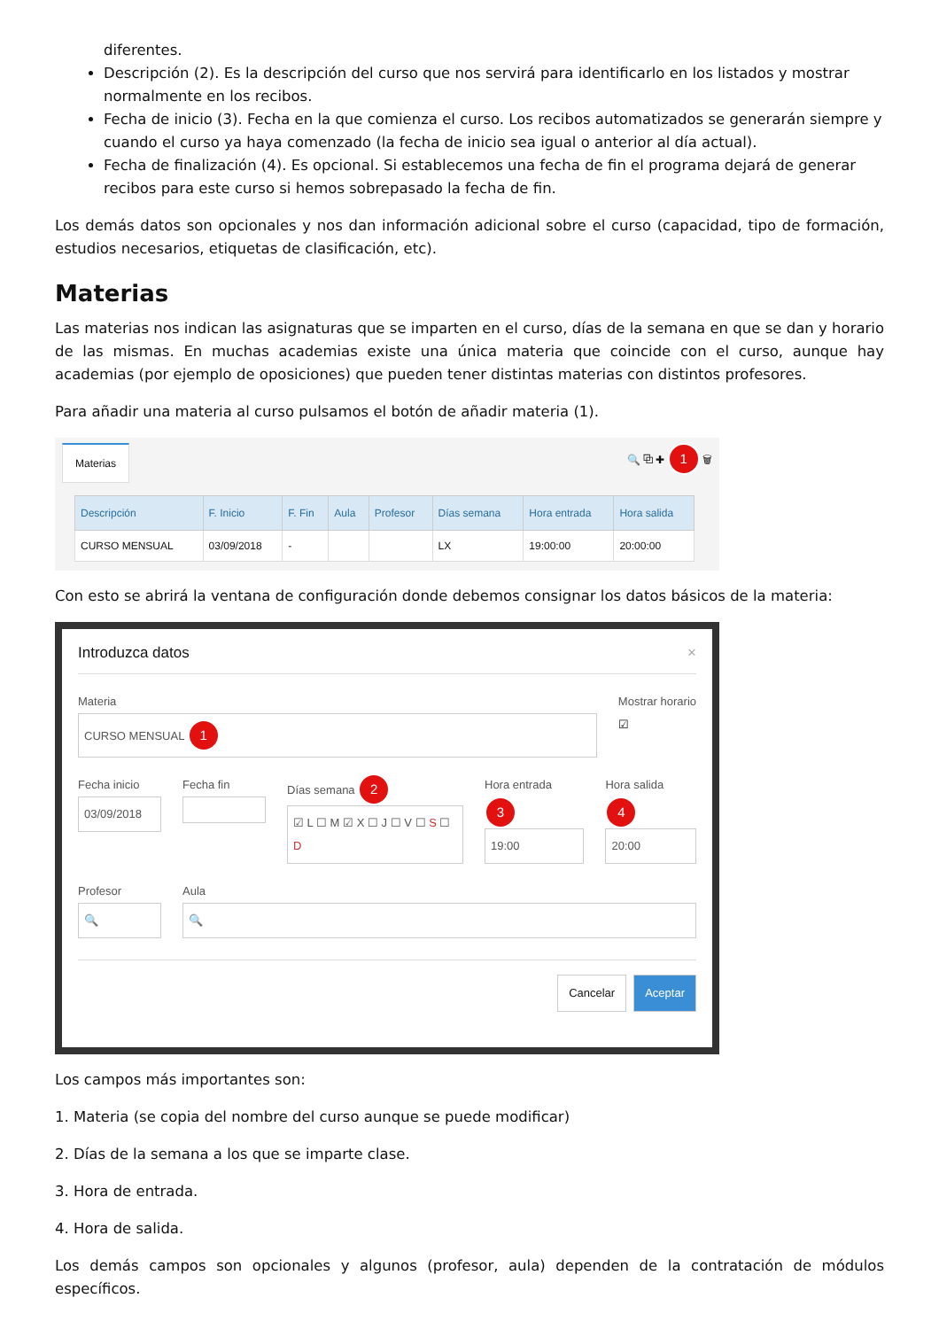diferentes.
Descripción (2). Es la descripción del curso que nos servirá para identificarlo en los listados y mostrar normalmente en los recibos.
Fecha de inicio (3). Fecha en la que comienza el curso. Los recibos automatizados se generarán siempre y cuando el curso ya haya comenzado (la fecha de inicio sea igual o anterior al día actual).
Fecha de finalización (4). Es opcional. Si establecemos una fecha de fin el programa dejará de generar recibos para este curso si hemos sobrepasado la fecha de fin.
Los demás datos son opcionales y nos dan información adicional sobre el curso (capacidad, tipo de formación, estudios necesarios, etiquetas de clasificación, etc).
Materias
Las materias nos indican las asignaturas que se imparten en el curso, días de la semana en que se dan y horario de las mismas. En muchas academias existe una única materia que coincide con el curso, aunque hay academias (por ejemplo de oposiciones) que pueden tener distintas materias con distintos profesores.
Para añadir una materia al curso pulsamos el botón de añadir materia (1).
Materias 🔍 ⧉ ✚ 1 🗑
| Descripción | F. Inicio | F. Fin | Aula | Profesor | Días semana | Hora entrada | Hora salida |
| --- | --- | --- | --- | --- | --- | --- | --- |
| CURSO MENSUAL | 03/09/2018 | - | | | LX | 19:00:00 | 20:00:00 |
Con esto se abrirá la ventana de configuración donde debemos consignar los datos básicos de la materia:
Introduzca datos ×
Materia
CURSO MENSUAL 1
Mostrar horario
☑
Fecha inicio
03/09/2018
Fecha fin Días semana 2
☑ L ☐ M ☑ X ☐ J ☐ V ☐ S ☐ D
Hora entrada 3
19:00
Hora salida 4
20:00
Profesor
🔍
Aula
🔍
Cancelar Aceptar
Los campos más importantes son:
1. Materia (se copia del nombre del curso aunque se puede modificar)
2. Días de la semana a los que se imparte clase.
3. Hora de entrada.
4. Hora de salida.
Los demás campos son opcionales y algunos (profesor, aula) dependen de la contratación de módulos específicos.